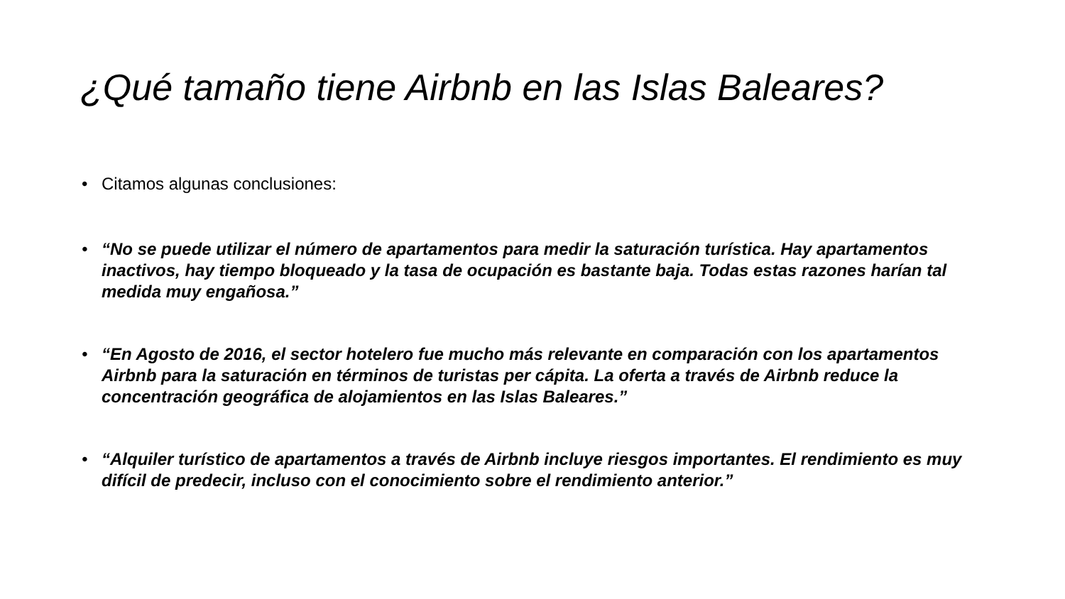¿Qué tamaño tiene Airbnb en las Islas Baleares?
• Citamos algunas conclusiones:
• “No se puede utilizar el número de apartamentos para medir la saturación turística. Hay apartamentos inactivos, hay tiempo bloqueado y la tasa de ocupación es bastante baja. Todas estas razones harían tal medida muy engañosa.”
• “En Agosto de 2016, el sector hotelero fue mucho más relevante en comparación con los apartamentos Airbnb para la saturación en términos de turistas per cápita. La oferta a través de Airbnb reduce la concentración geográfica de alojamientos en las Islas Baleares.”
• “Alquiler turístico de apartamentos a través de Airbnb incluye riesgos importantes. El rendimiento es muy difícil de predecir, incluso con el conocimiento sobre el rendimiento anterior.”